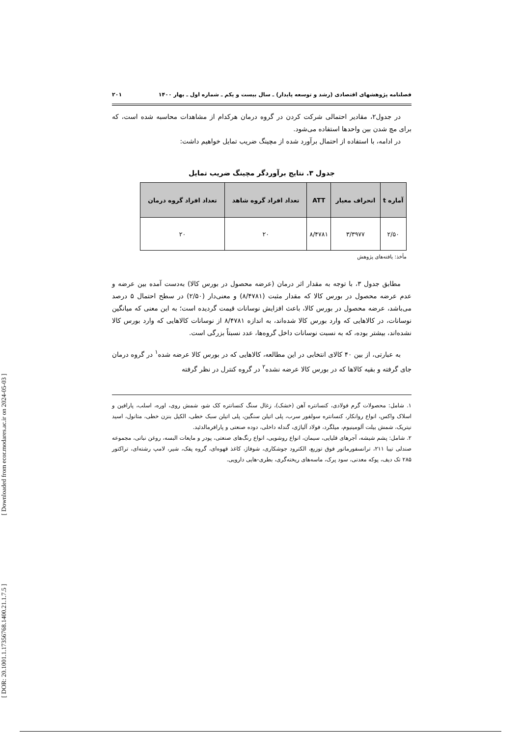[ DOR: 20.1001.1.17356768.1400.21.1.7.5 ] [ Downloaded from ecor.modares.ac.ir on 2024-05-03 ]
فصلنامه پژوهشهای اقتصادی (رشد و توسعه پایدار) ـ سال بیست و یکم ـ شماره اول ـ بهار ۱۴۰۰ ۲۰۱
در جدول۲، مقادیر احتمالی شرکت کردن در گروه درمان هرکدام از مشاهدات محاسبه شده است، که برای مچ شدن بین واحدها استفاده می‌شود.
در ادامه، با استفاده از احتمال برآورد شده از مچینگ ضریب تمایل خواهیم داشت:
جدول ۳. نتایج برآوردگر مچینگ ضریب تمایل
| آماره t | انحراف معیار | ATT | تعداد افراد گروه شاهد | تعداد افراد گروه درمان |
| --- | --- | --- | --- | --- |
| ۲/۵۰ | ۳/۳۹۷۷ | ۸/۴۷۸۱ | ۲۰ | ۲۰ |
مأخذ: یافته‌های پژوهش
مطابق جدول ۳، با توجه به مقدار اثر درمان (عرضه محصول در بورس کالا) به‌دست آمده بین عرضه و عدم عرضه محصول در بورس کالا که مقدار مثبت (۸/۴۷۸۱) و معنی‌دار (۲/۵۰) در سطح احتمال ۵ درصد می‌باشد، عرضه محصول در بورس کالا، باعث افزایش نوسانات قیمت گردیده است؛ به این معنی که میانگین نوسانات، در کالاهایی که وارد بورس کالا شده‌اند، به اندازه ۸/۴۷۸۱ از نوسانات کالاهایی که وارد بورس کالا نشده‌اند، بیشتر بوده، که به نسبت نوسانات داخل گروه‌ها، عدد نسبتاً بزرگی است.
به عبارتی، از بین ۴۰ کالای انتخابی در این مطالعه، کالاهایی که در بورس کالا عرضه شده<sup>۱</sup> در گروه درمان جای گرفته و بقیه کالاها که در بورس کالا عرضه نشده<sup>۲</sup> در گروه کنترل در نظر گرفته
۱. شامل: محصولات گرم فولادی، کنسانتره آهن (خشک)، زغال سنگ کنسانتره کک شو، شمش روی، اوره، اسلب، پارافین و اسلاک واکس، انواع روانکار، کنسانتره سولفور سرب، پلی اتیلن سنگین، پلی اتیلن سبک خطی، الکیل بنزن خطی، متانول، اسید نیتریک، شمش بیلت آلومینیوم، میلگرد، فولاد آلیاژی، گندله داخلی، دوده صنعتی و پارافرمالدئید.
۲. شامل: پشم شیشه، آجرهای قلیایی، سیمان، انواع روشویی، انواع رنگ‌های صنعتی، پودر و مایعات البسه، روغن نباتی، مجموعه صندلی تیبا ۲۱۱، ترانسفورماتور فوق توزیع، الکترود جوشکاری، شوفاژ، کاغذ قهوه‌ای، گروه پفک، شیر، لامپ رشته‌ای، تراکتور ۲۸۵ تک دیف، پوکه معدنی، سود پرک، ماسه‌های ریخته‌گری، بطری-هایی دارویی.